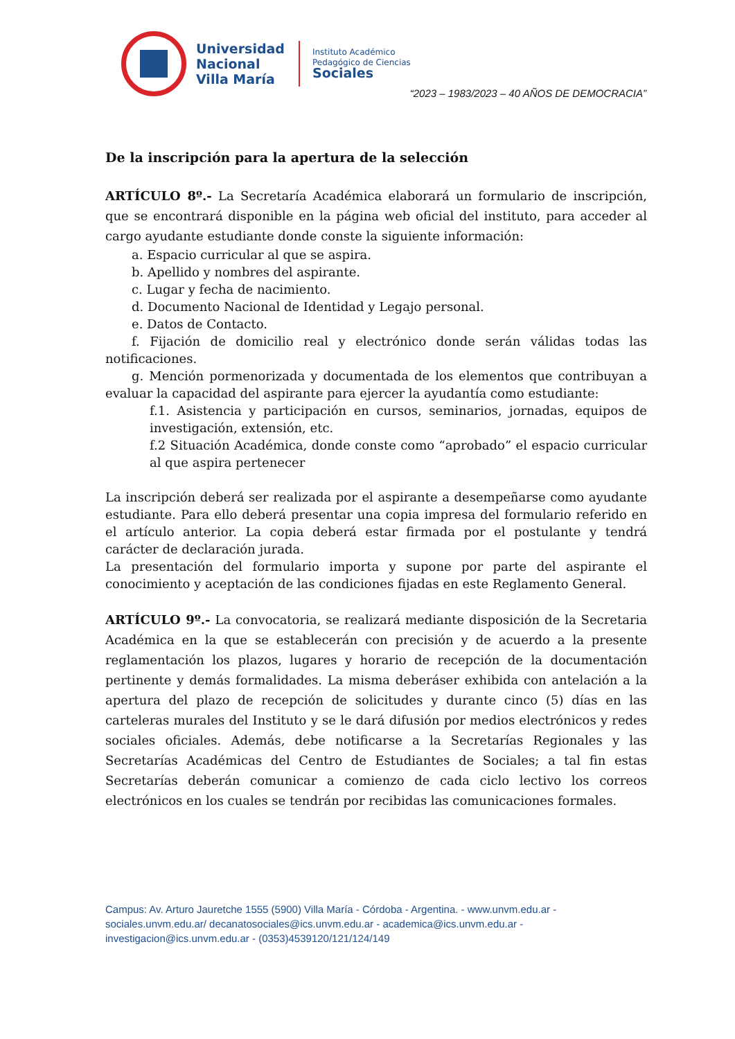Universidad
Nacional
Villa María
Instituto Académico
Pedagógico de Ciencias
Sociales
“2023 – 1983/2023 – 40 AÑOS DE DEMOCRACIA”
De la inscripción para la apertura de la selección
ARTÍCULO 8º.- La Secretaría Académica elaborará un formulario de inscripción, que se encontrará disponible en la página web oficial del instituto, para acceder al cargo ayudante estudiante donde conste la siguiente información:
a. Espacio curricular al que se aspira.
b. Apellido y nombres del aspirante.
c. Lugar y fecha de nacimiento.
d. Documento Nacional de Identidad y Legajo personal.
e. Datos de Contacto.
f. Fijación de domicilio real y electrónico donde serán válidas todas las notificaciones.
g. Mención pormenorizada y documentada de los elementos que contribuyan a evaluar la capacidad del aspirante para ejercer la ayudantía como estudiante:
f.1. Asistencia y participación en cursos, seminarios, jornadas, equipos de investigación, extensión, etc.
f.2 Situación Académica, donde conste como “aprobado” el espacio curricular al que aspira pertenecer
La inscripción deberá ser realizada por el aspirante a desempeñarse como ayudante estudiante. Para ello deberá presentar una copia impresa del formulario referido en el artículo anterior. La copia deberá estar firmada por el postulante y tendrá carácter de declaración jurada.
La presentación del formulario importa y supone por parte del aspirante el conocimiento y aceptación de las condiciones fijadas en este Reglamento General.
ARTÍCULO 9º.- La convocatoria, se realizará mediante disposición de la Secretaria Académica en la que se establecerán con precisión y de acuerdo a la presente reglamentación los plazos, lugares y horario de recepción de la documentación pertinente y demás formalidades. La misma deberáser exhibida con antelación a la apertura del plazo de recepción de solicitudes y durante cinco (5) días en las carteleras murales del Instituto y se le dará difusión por medios electrónicos y redes sociales oficiales. Además, debe notificarse a la Secretarías Regionales y las Secretarías Académicas del Centro de Estudiantes de Sociales; a tal fin estas Secretarías deberán comunicar a comienzo de cada ciclo lectivo los correos electrónicos en los cuales se tendrán por recibidas las comunicaciones formales.
Campus: Av. Arturo Jauretche 1555 (5900) Villa María - Córdoba - Argentina. - www.unvm.edu.ar - sociales.unvm.edu.ar/ decanatosociales@ics.unvm.edu.ar - academica@ics.unvm.edu.ar - investigacion@ics.unvm.edu.ar - (0353)4539120/121/124/149